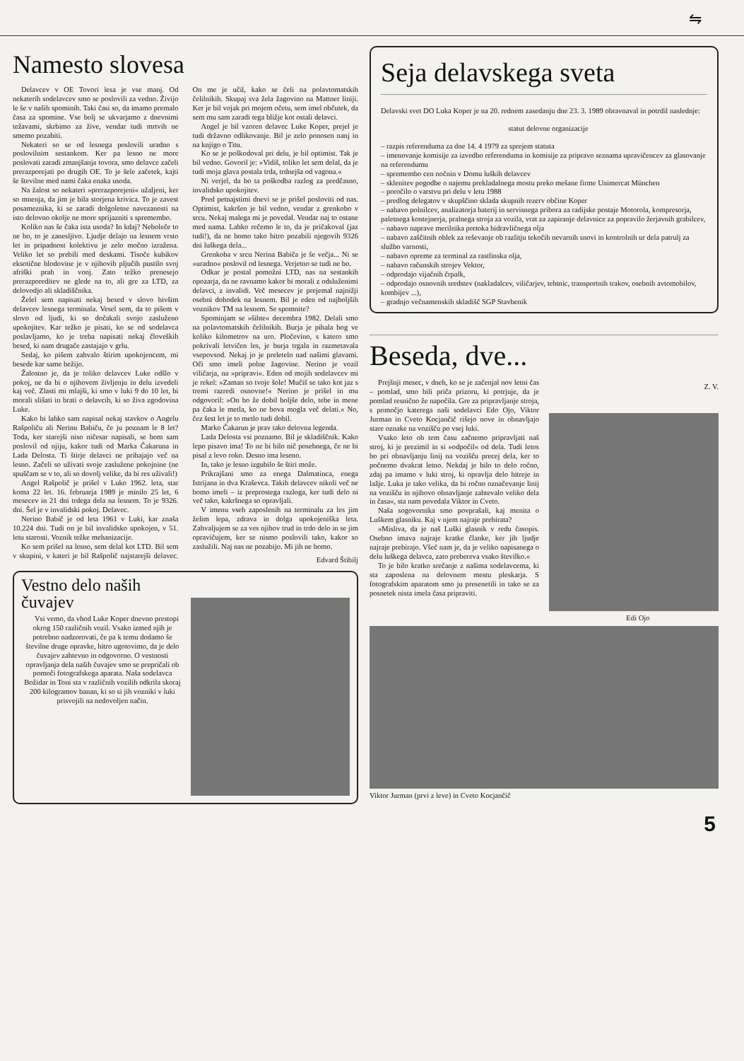⇋
Namesto slovesa
Delavcev v OE Tovori lesa je vse manj. Od nekaterih sodelavcev smo se poslovili za vedno. Živijo le še v naših spominih. Taki časi so, da imamo premalo časa za spomine. Vse bolj se ukvarjamo z dnevnimi težavami, skrbimo za žive, vendar tudi mrtvih ne smemo pozabiti.
Nekateri so se od lesnega poslovili uradno s poslovilnim sestankom. Ker pa lesno ne more poslovati zaradi zmanjšanja tovora, smo delavce začeli prerazporejati po drugih OE. To je šele začetek, kajti še številne med nami čaka enaka usoda.
Na žalost so nekateri »prerazporejeni« užaljeni, ker so mnenja, da jim je bila storjena krivica. To je zavest posameznika, ki se zaradi dolgoletne navezanosti na isto delovno okolje ne more sprijazniti s spremembo.
Koliko nas še čaka ista usoda? In kdaj? Neboleče to ne bo, to je zanesljivo. Ljudje delajo na lesnem vrsto let in pripadnost kolektivu je zelo močno izražena. Veliko let so prebili med deskami. Tisoče kubikov eksotične hlodovine je v njihovih pljučih pustilo svoj afriški prah in vonj. Zato težko prenesejo prerazporeditev ne glede na to, ali gre za LTD, za delovodjo ali skladiščnika.
Želel sem napisati nekaj besed v slovo bivšim delavcev lesnega terminala. Vesel sem, da to pišem v slovo od ljudi, ki so dočakali svojo zasluženo upokojitev. Kar težko je pisati, ko se od sodelavca poslavljamo, ko je treba napisati nekaj človeških besed, ki nam drugače zastajajo v grlu.
Sedaj, ko pišem zahvalo štirim upokojencem, mi besede kar same bežijo.
Žalostno je, da je toliko delavcev Luke odšlo v pokoj, ne da bi o njihovem življenju in delu izvedeli kaj več. Zlasti mi mlajši, ki smo v luki 9 do 10 let, bi morali slišati in brati o delavcih, ki so živa zgodovina Luke.
Kako bi lahko sam napisal nekaj stavkov o Angelu Rašpoliču ali Nerinu Babiču, če ju poznam le 8 let? Toda, ker starejši niso ničesar napisali, se bom sam poslovil od njiju, kakor tudi od Marka Čakaruna in Lada Delosta. Ti štirje delavci ne prihajajo več na lesno. Začeli so uživati svoje zaslužene pokojnine (ne spuščam se v to, ali so dovolj velike, da bi res uživali!)
Angel Rašpolič je prišel v Luko 1962. leta, star koma 22 let. 16. februarja 1989 je minilo 25 let, 6 mesecev in 21 dni trdega dela na lesnem. To je 9326. dni. Šel je v invalidski pokoj. Delavec.
Nerino Babič je od leta 1961 v Luki, kar znaša 10.224 dni. Tudi on je bil invalidsko upokojen, v 51. letu starosti. Voznik težke mehanizacije.
Ko sem prišel na lesno, sem delal kot LTD. Bil sem v skupini, v kateri je bil Rašpolič najstarejši delavec. On me je učil, kako se čeli na polavtomatskih čelilnikih. Skupaj sva žela žagovino na Mattner liniji. Ker je bil vojak pri mojem očetu, sem imel občutek, da sem mu sam zaradi tega bližje kot ostali delavci.
Angel je bil vzoren delavec Luke Koper, prejel je tudi državno odlikovanje. Bil je zelo ponosen nanj in na knjigo o Titu.
Ko se je poškodoval pri delu, je bil optimist. Tak je bil vedno. Govoril je: »Vidiš, toliko let sem delal, da je tudi moja glava postala trda, trdnejša od vagona.«
Ni verjel, da bo ta poškodba razlog za predčasno, invalidsko upokojitev.
Pred petnajstimi dnevi se je prišel posloviti od nas. Optimist, kakršen je bil vedno, vendar z grenkobo v srcu. Nekaj malega mi je povedal. Vendar naj to ostane med nama. Lahko rečemo le to, da je pričakoval (jaz tudi!), da ne bomo tako hitro pozabili njegovih 9326 dni luškega dela...
Grenkoba v srcu Nerina Babiča je še večja... Ni se »uradno« poslovil od lesnega. Verjetno se tudi ne bo.
Odkar je postal pomožni LTD, nas na sestankih opozarja, da ne ravnamo kakor bi morali z odsluženimi delavci, z invalidi. Več mesecev je prejemal najnižji osebni dohodek na lesnem. Bil je eden od najboljših voznikov TM na lesnem. Se spomnite?
Spominjam se »šihte« decembra 1982. Delali smo na polavtomatskih čelilnikih. Burja je pihala bog ve koliko kilometrov na uro. Pločevino, s katero smo pokrivali letvičen les, je burja trgala in razmetavala vsepovsod. Nekaj jo je preletelo nad našimi glavami. Oči smo imeli polne žagovine. Nerino je vozil viličarja, na »pripravi«. Eden od mojih sodelavcev mi je rekel: »Zaman so tvoje šole! Mučiš se tako kot jaz s tremi razredi osnovne!« Nerino je prišel in mu odgovoril: »On bo že dobil boljše delo, tebe in mene pa čaka le metla, ko ne bova mogla več delati.« No, čez šest let je to metlo tudi dobil.
Marko Čakarun je prav tako delovna legenda.
Lada Delosta vsi poznamo. Bil je skladiščnik. Kako lepo pisavo ima! To ne bi bilo nič posebnega, če ne bi pisal z levo roko. Desno ima leseno.
In, tako je lesno izgubilo še štiri može.
Prikrajšani smo za enega Dalmatinca, enega Istrijana in dva Kraševca. Takih delavcev nikoli več ne bomo imeli – iz preprostega razloga, ker tudi delo ni več tako, kakršnega so opravljali.
V imenu vseh zaposlenih na terminalu za les jim želim lepa, zdrava in dolga upokojeniška leta. Zahvaljujem se za ves njihov trud in trdo delo in se jim opravičujem, ker se nismo poslovili tako, kakor so zaslužili. Naj nas ne pozabijo. Mi jih ne bomo.
Edvard Štibilj
Vestno delo naših čuvajev
Vsi vemo, da vhod Luke Koper dnevno prestopi okrog 150 različnih vozil. Vsako izmed njih je potrebno nadzorovati, če pa k temu dodamo še številne druge opravke, hitro ugotovimo, da je delo čuvajev zahtevno in odgovorno. O vestnosti opravljanja dela naših čuvajev smo se prepričali ob pomoči fotografskega aparata. Naša sodelavca Božidar in Toni sta v različnih vozilih odkrila skoraj 200 kilogramov banan, ki so si jih vozniki v luki prisvojili na nedovoljen način.
Seja delavskega sveta
Delavski svet DO Luka Koper je na 20. rednem zasedanju dne 23. 3. 1989 obravnaval in potrdil naslednje:
statut delovne organizacije
– razpis referenduma za dne 14. 4 1979 za sprejem statuta
– imenovanje komisije za izvedbo referenduma in komisije za pripravo seznama upravičencev za glasovanje na referendumu
– spremembo cen nočnin v Domu luških delavcev
– sklenitev pogodbe o najemu prekladalnega mostu preko mešane firme Unimercat München
– poročilo o varstvu pri delu v letu 1988
– predlog delegatov v skupščino sklada skupnih rezerv občine Koper
– nabavo polnilcev, analizatorja baterij in servisnega pribora za radijske postaje Motorola, kompresorja, paletnega kontejnerja, pralnega stroja za vozila, vrat za zapiranje delavnice za popravilo žerjavnih grabilcev,
– nabavo naprave merilnika pretoka hidravličnega olja
– nabavo zaščitnih oblek za reševanje ob razlitju tekočih nevarnih snovi in kontrolnih ur dela patrulj za službo varnosti,
– nabavo opreme za terminal za rastlinska olja,
– nabavo računskih strojev Vektor,
– odprodajo vijačnih črpalk,
– odprodajo osnovnih sredstev (nakladalcev, viličarjev, tehtnic, transportnih trakov, osebnih avtomobilov, kombijev ...),
– gradnjo večnamenskih skladišč SGP Stavbenik
Beseda, dve...
Prejšnji mesec, v dneh, ko se je začenjal nov letni čas – pomlad, smo bili priča prizoru, ki potrjuje, da je pomlad resnično že napočila. Gre za pripravljanje stroja, s pomočjo katerega naši sodelavci Edo Ojo, Viktor Jurman in Cveto Kocjančič rišejo nove in obnavljajo stare oznake na vozišču po vsej luki.
Vsako leto ob tem času začnemo pripravljati naš stroj, ki je prezimil in si »odpočil« od dela. Tudi letos bo pri obnavljanju linij na vozišču precej dela, ker to počnemo dvakrat letno. Nekdaj je bilo to delo ročno, zdaj pa imamo v luki stroj, ki opravlja delo hitreje in lažje. Luka je tako velika, da bi ročno označevanje linij na vozišču in njihovo obnavljanje zahtevalo veliko dela in časa«, sta nam povedala Viktor in Cveto.
Naša sogovornika smo povprašali, kaj menita o Luškem glasniku. Kaj v njem najraje prebirata?
»Misliva, da je naš Luški glasnik v redu časopis. Osebno imava najraje kratke članke, ker jih ljudje najraje prebirajo. Všeč nam je, da je veliko napisanega o delu luškega delavca, zato prebereva vsako številko.«
To je bilo kratko srečanje z našima sodelavcema, ki sta zaposlena na delovnem mestu pleskarja. S fotografskim aparatom smo ju presenetili in tako se za posnetek nista imela časa pripraviti.
Z. V.
Edi Ojo
Viktor Jurman (prvi z leve) in Cveto Kocjančič
5